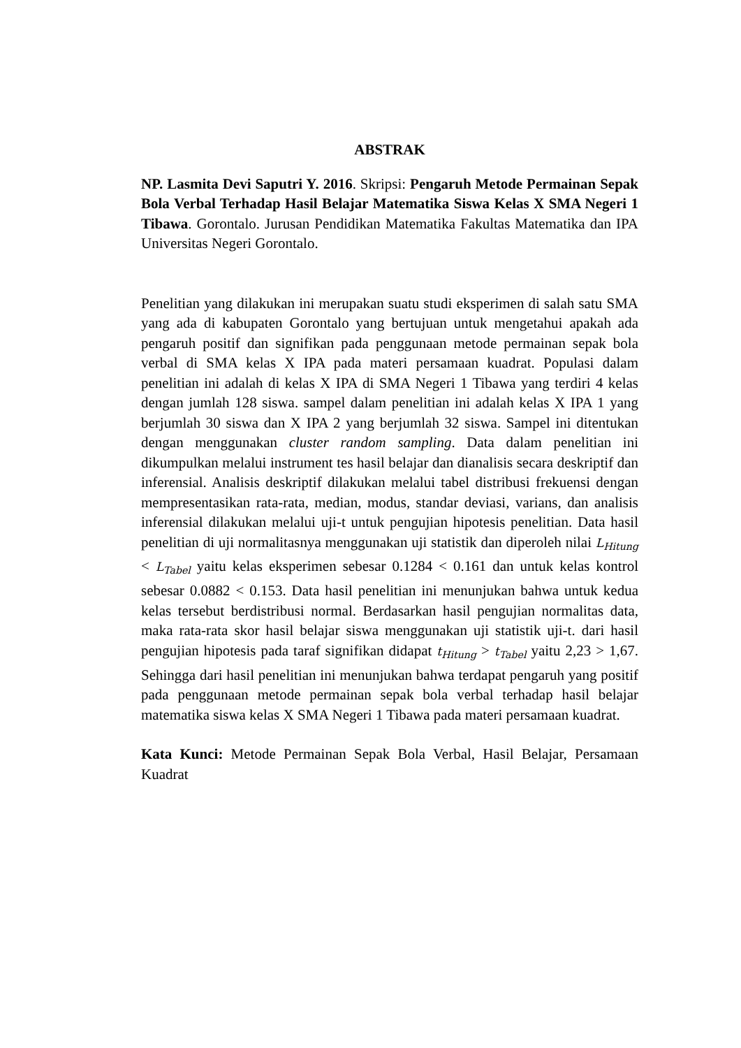ABSTRAK
NP. Lasmita Devi Saputri Y. 2016. Skripsi: Pengaruh Metode Permainan Sepak Bola Verbal Terhadap Hasil Belajar Matematika Siswa Kelas X SMA Negeri 1 Tibawa. Gorontalo. Jurusan Pendidikan Matematika Fakultas Matematika dan IPA Universitas Negeri Gorontalo.
Penelitian yang dilakukan ini merupakan suatu studi eksperimen di salah satu SMA yang ada di kabupaten Gorontalo yang bertujuan untuk mengetahui apakah ada pengaruh positif dan signifikan pada penggunaan metode permainan sepak bola verbal di SMA kelas X IPA pada materi persamaan kuadrat. Populasi dalam penelitian ini adalah di kelas X IPA di SMA Negeri 1 Tibawa yang terdiri 4 kelas dengan jumlah 128 siswa. sampel dalam penelitian ini adalah kelas X IPA 1 yang berjumlah 30 siswa dan X IPA 2 yang berjumlah 32 siswa. Sampel ini ditentukan dengan menggunakan cluster random sampling. Data dalam penelitian ini dikumpulkan melalui instrument tes hasil belajar dan dianalisis secara deskriptif dan inferensial. Analisis deskriptif dilakukan melalui tabel distribusi frekuensi dengan mempresentasikan rata-rata, median, modus, standar deviasi, varians, dan analisis inferensial dilakukan melalui uji-t untuk pengujian hipotesis penelitian. Data hasil penelitian di uji normalitasnya menggunakan uji statistik dan diperoleh nilai L<sub>Hitung</sub> < L<sub>Tabel</sub> yaitu kelas eksperimen sebesar 0.1284 < 0.161 dan untuk kelas kontrol sebesar 0.0882 < 0.153. Data hasil penelitian ini menunjukan bahwa untuk kedua kelas tersebut berdistribusi normal. Berdasarkan hasil pengujian normalitas data, maka rata-rata skor hasil belajar siswa menggunakan uji statistik uji-t. dari hasil pengujian hipotesis pada taraf signifikan didapat t<sub>Hitung</sub> > t<sub>Tabel</sub> yaitu 2,23 > 1,67. Sehingga dari hasil penelitian ini menunjukan bahwa terdapat pengaruh yang positif pada penggunaan metode permainan sepak bola verbal terhadap hasil belajar matematika siswa kelas X SMA Negeri 1 Tibawa pada materi persamaan kuadrat.
Kata Kunci: Metode Permainan Sepak Bola Verbal, Hasil Belajar, Persamaan Kuadrat